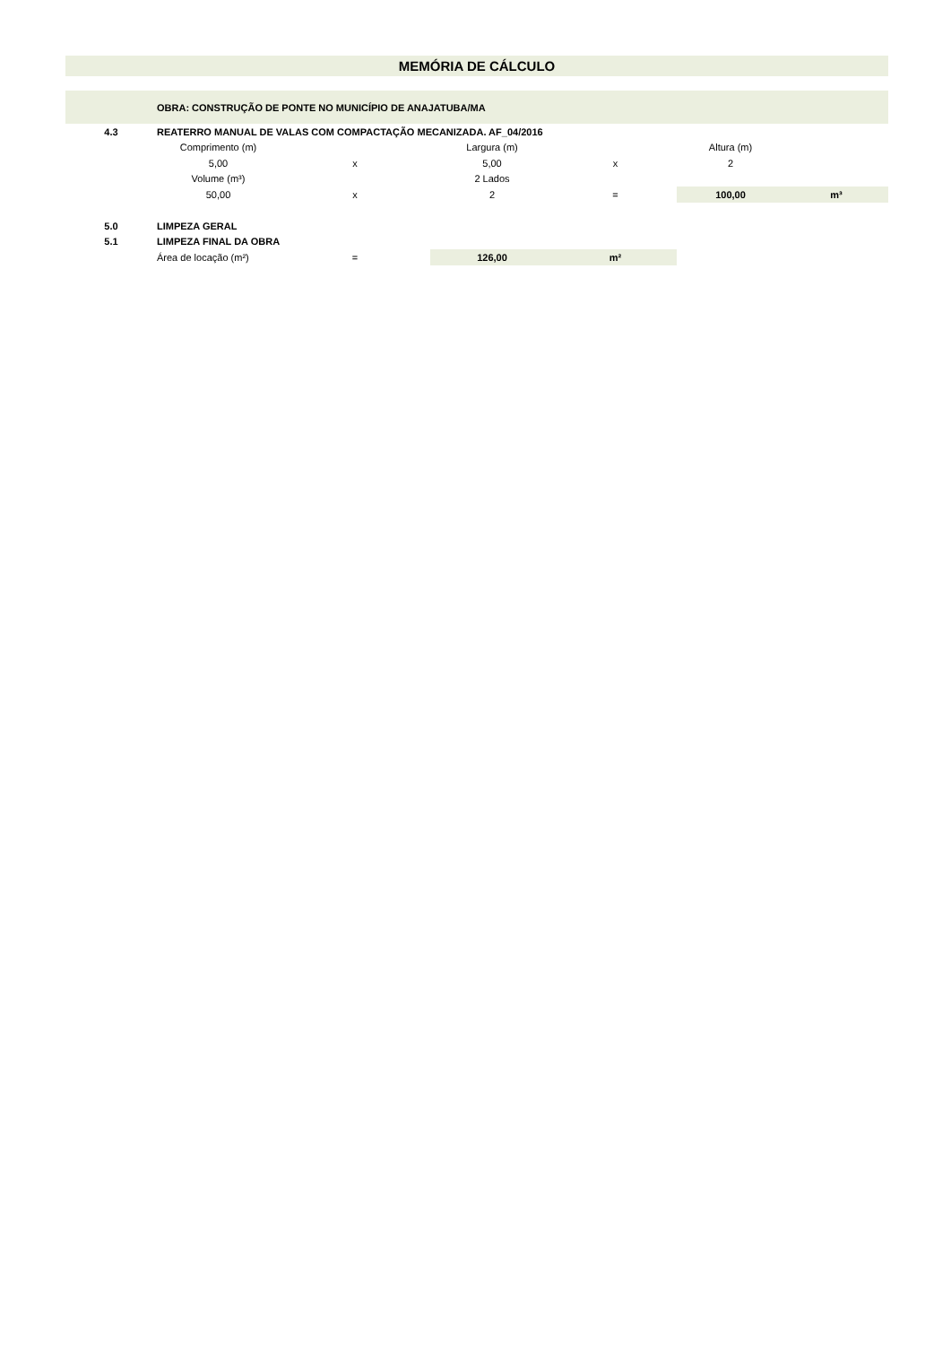| MEMÓRIA DE CÁLCULO | | | | | | |
| | OBRA: CONSTRUÇÃO DE PONTE NO MUNICÍPIO DE ANAJATUBA/MA | | | | | |
| 4.3 | REATERRO MANUAL DE VALAS COM COMPACTAÇÃO MECANIZADA. AF_04/2016 | | | | | |
| | Comprimento (m) | | Largura (m) | | Altura (m) | |
| | 5,00 | x | 5,00 | x | 2 | |
| | Volume (m³) | | 2 Lados | | | |
| | 50,00 | x | 2 | = | 100,00 | m³ |
| 5.0 | LIMPEZA GERAL | | | | | |
| 5.1 | LIMPEZA FINAL DA OBRA | | | | | |
| | Área de locação (m²) | = | 126,00 | m² | | |